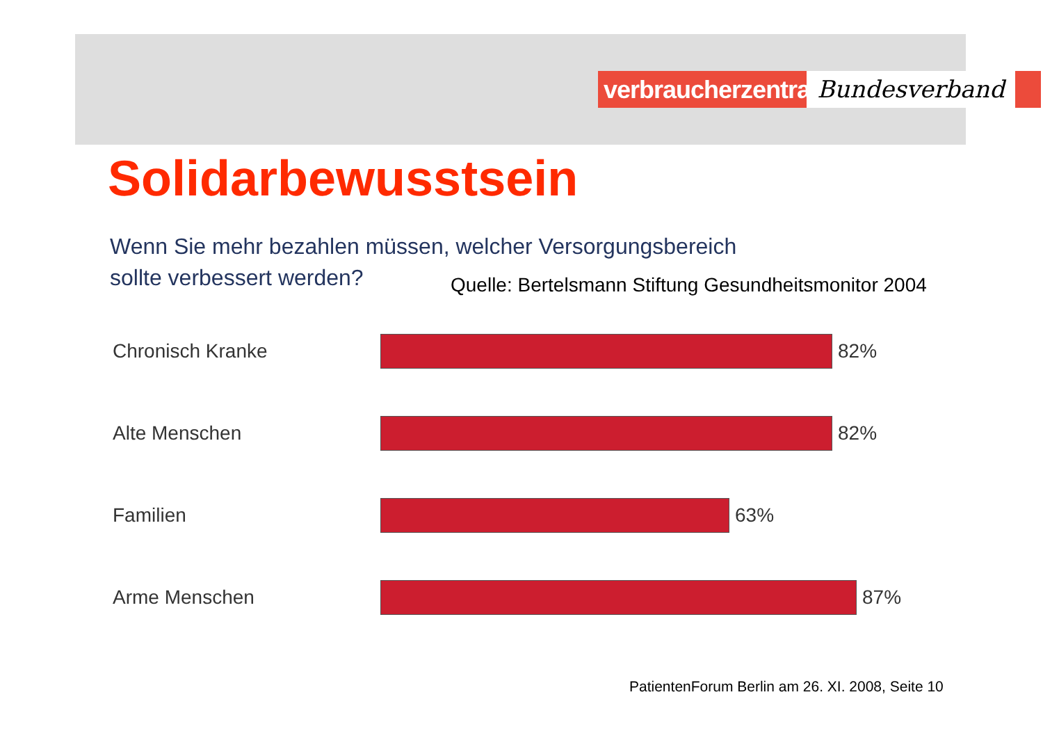verbraucherzentrale
Bundesverband
Solidarbewusstsein
Wenn Sie mehr bezahlen müssen, welcher Versorgungsbereich
sollte verbessert werden?
Quelle: Bertelsmann Stiftung Gesundheitsmonitor 2004
Chronisch Kranke 82%
Alte Menschen 82%
Familien 63%
Arme Menschen 87%
PatientenForum Berlin am 26. XI. 2008, Seite 10